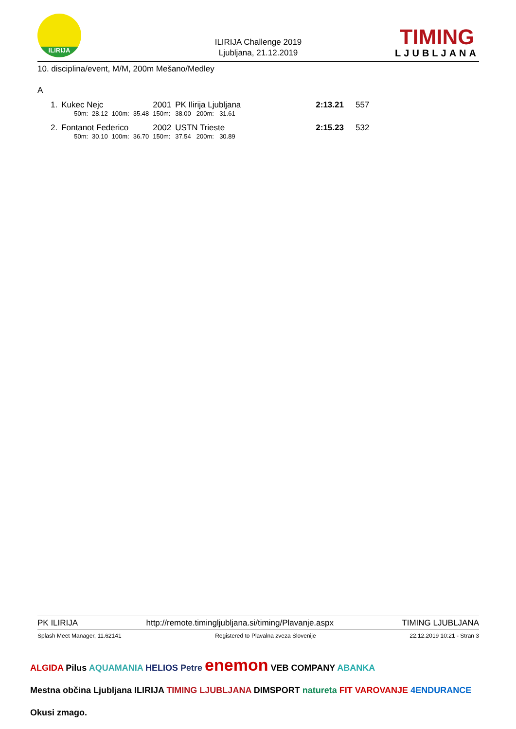ILIRIJA
ILIRIJA Challenge 2019
Ljubljana, 21.12.2019
TIMING
LJUBLJANA
10. disciplina/event, M/M, 200m Mešano/Medley
A
| 1. | Kukec Nejc | | | | 2001 | PK Ilirija Ljubljana | | | | 2:13.21 | 557 |
| | 50m: | 28.12 | 100m: | 35.48 | 150m: | 38.00 | 200m: | 31.61 | | | |
| 2. | Fontanot Federico | | | | 2002 | USTN Trieste | | | | 2:15.23 | 532 |
| | 50m: | 30.10 | 100m: | 36.70 | 150m: | 37.54 | 200m: | 30.89 | | | |
PK ILIRIJA http://remote.timingljubljana.si/timing/Plavanje.aspx TIMING LJUBLJANA
Splash Meet Manager, 11.62141 Registered to Plavalna zveza Slovenije 22.12.2019 10:21 - Stran 3
ALGIDA Pilus AQUAMANIA HELIOS Petre enemon VEB COMPANY ABANKA
Mestna občina Ljubljana ILIRIJA TIMING LJUBLJANA DIMSPORT natureta FIT VAROVANJE 4ENDURANCE Okusi zmago.